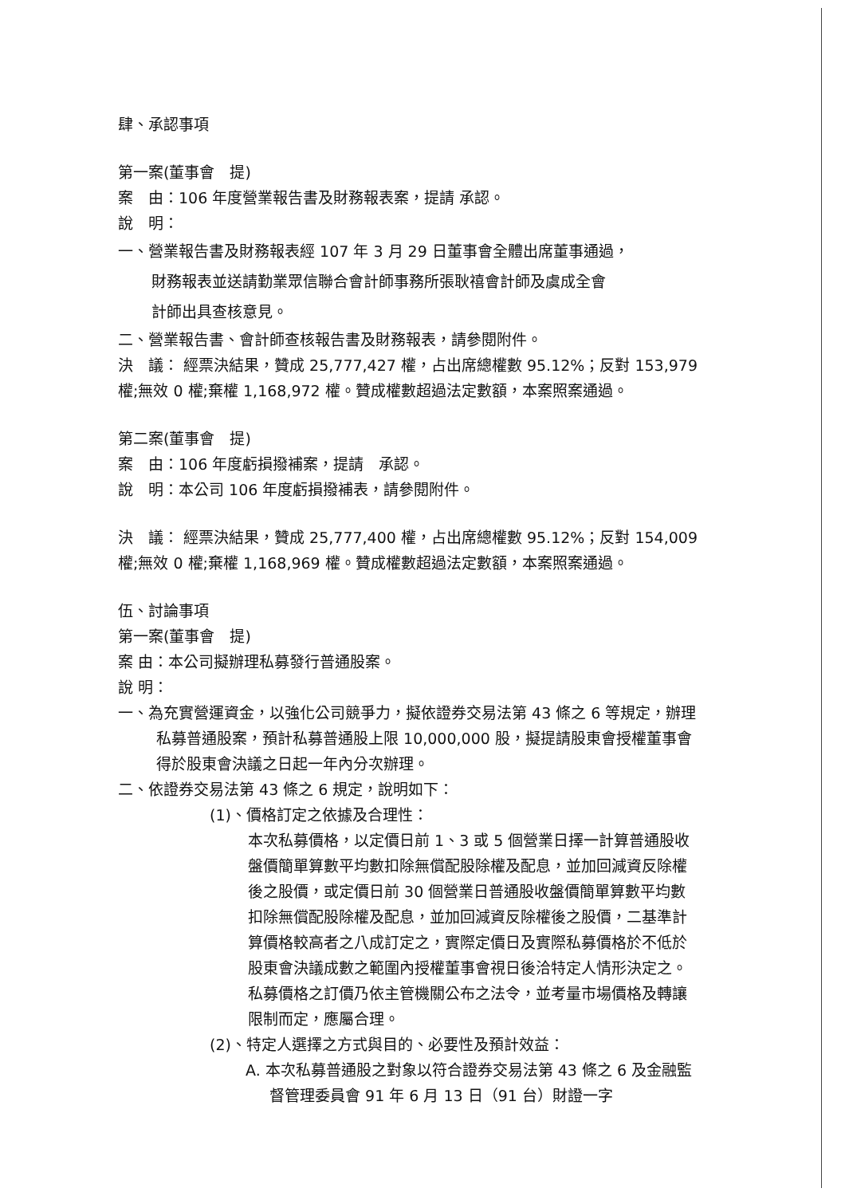肆、承認事項
第一案(董事會　提)
案　由：106 年度營業報告書及財務報表案，提請 承認。
說　明：
一、營業報告書及財務報表經 107 年 3 月 29 日董事會全體出席董事通過，
財務報表並送請勤業眾信聯合會計師事務所張耿禧會計師及虞成全會
計師出具查核意見。
二、營業報告書、會計師查核報告書及財務報表，請參閱附件。
決　議： 經票決結果，贊成 25,777,427 權，占出席總權數 95.12%；反對 153,979 權;無效 0 權;棄權 1,168,972 權。贊成權數超過法定數額，本案照案通過。
第二案(董事會　提)
案　由：106 年度虧損撥補案，提請　承認。
說　明：本公司 106 年度虧損撥補表，請參閱附件。
決　議： 經票決結果，贊成 25,777,400 權，占出席總權數 95.12%；反對 154,009 權;無效 0 權;棄權 1,168,969 權。贊成權數超過法定數額，本案照案通過。
伍、討論事項
第一案(董事會　提)
案 由：本公司擬辦理私募發行普通股案。
說 明：
一、為充實營運資金，以強化公司競爭力，擬依證券交易法第 43 條之 6 等規定，辦理私募普通股案，預計私募普通股上限 10,000,000 股，擬提請股東會授權董事會得於股東會決議之日起一年內分次辦理。
二、依證券交易法第 43 條之 6 規定，說明如下：
(1)、價格訂定之依據及合理性：
本次私募價格，以定價日前 1、3 或 5 個營業日擇一計算普通股收盤價簡單算數平均數扣除無償配股除權及配息，並加回減資反除權後之股價，或定價日前 30 個營業日普通股收盤價簡單算數平均數扣除無償配股除權及配息，並加回減資反除權後之股價，二基準計算價格較高者之八成訂定之，實際定價日及實際私募價格於不低於股東會決議成數之範圍內授權董事會視日後洽特定人情形決定之。私募價格之訂價乃依主管機關公布之法令，並考量市場價格及轉讓限制而定，應屬合理。
(2)、特定人選擇之方式與目的、必要性及預計效益：
A. 本次私募普通股之對象以符合證券交易法第 43 條之 6 及金融監督管理委員會 91 年 6 月 13 日（91 台）財證一字